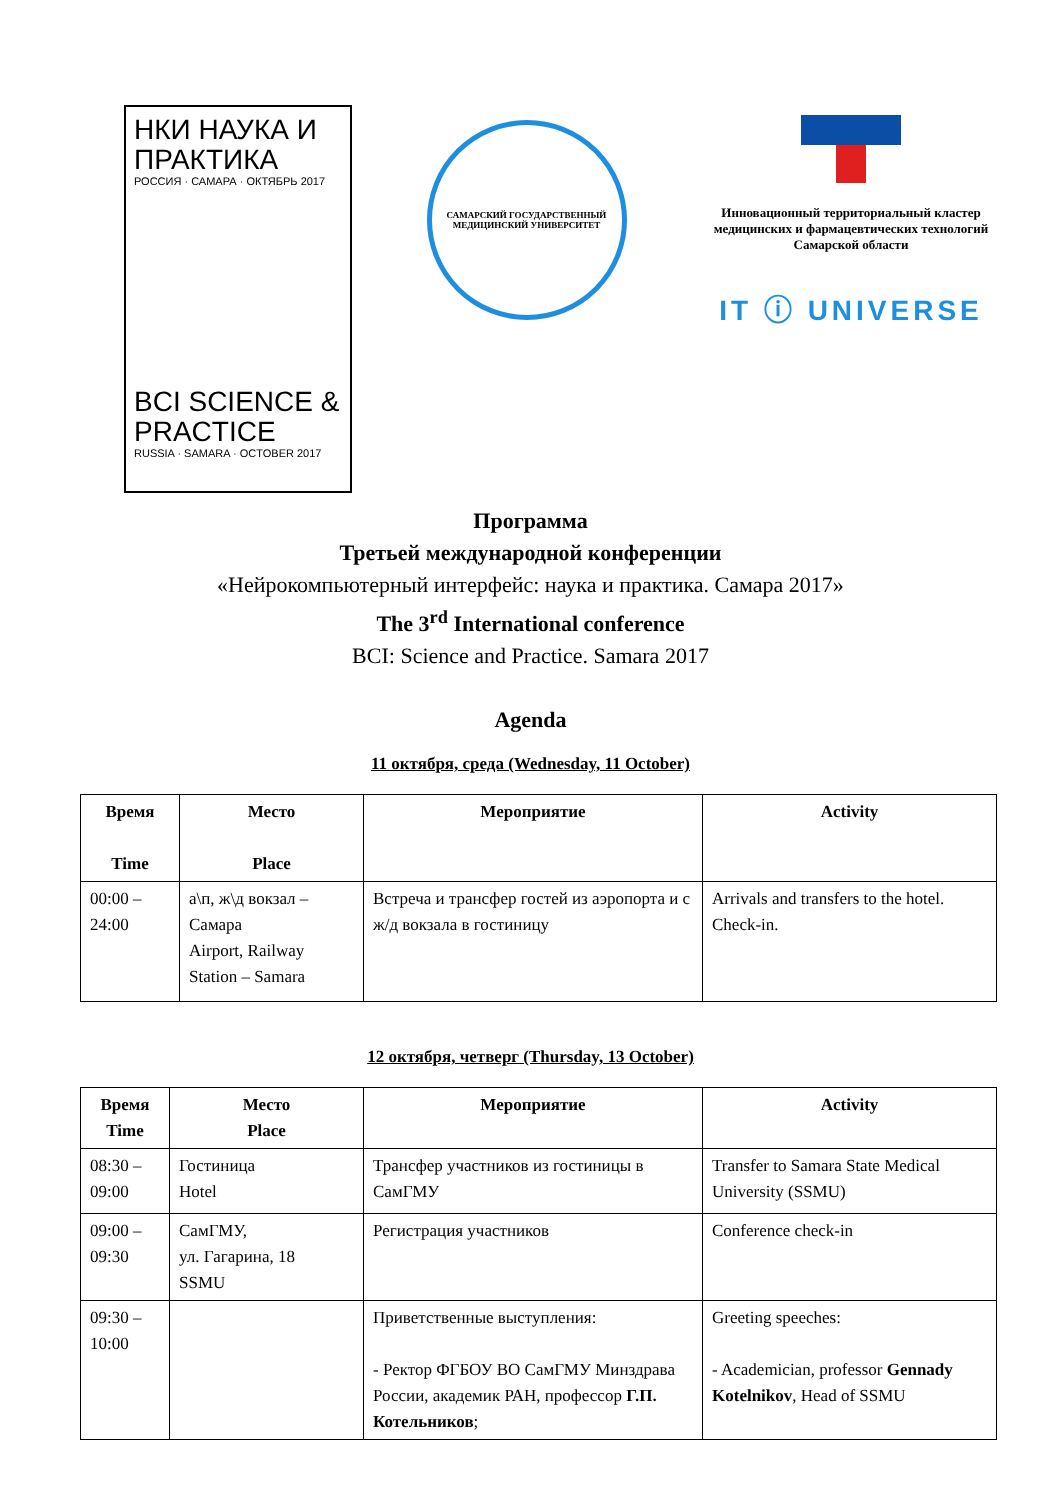НКИ НАУКА И ПРАКТИКА
РОССИЯ · САМАРА · ОКТЯБРЬ 2017
BCI SCIENCE & PRACTICE
RUSSIA · SAMARA · OCTOBER 2017
САМАРСКИЙ ГОСУДАРСТВЕННЫЙ МЕДИЦИНСКИЙ УНИВЕРСИТЕТ
Инновационный территориальный кластер медицинских и фармацевтических технологий Самарской области
IT ⓘ UNIVERSE
Программа
Третьей международной конференции
«Нейрокомпьютерный интерфейс: наука и практика. Самара 2017»
The 3<sup>rd</sup> International conference
BCI: Science and Practice. Samara 2017
Agenda
11 октября, среда (Wednesday, 11 October)
| Время Time | Место Place | Мероприятие | Activity |
| --- | --- | --- | --- |
| 00:00 – 24:00 | а\п, ж\д вокзал – Самара Airport, Railway Station – Samara | Встреча и трансфер гостей из аэропорта и с ж/д вокзала в гостиницу | Arrivals and transfers to the hotel. Check-in. |
12 октября, четверг (Thursday, 13 October)
| Время Time | Место Place | Мероприятие | Activity |
| --- | --- | --- | --- |
| 08:30 – 09:00 | Гостиница Hotel | Трансфер участников из гостиницы в СамГМУ | Transfer to Samara State Medical University (SSMU) |
| 09:00 – 09:30 | СамГМУ, ул. Гагарина, 18 SSMU | Регистрация участников | Conference check-in |
| 09:30 – 10:00 | | Приветственные выступления: - Ректор ФГБОУ ВО СамГМУ Минздрава России, академик РАН, профессор Г.П. Котельников ; | Greeting speeches: - Academician, professor Gennady Kotelnikov , Head of SSMU |